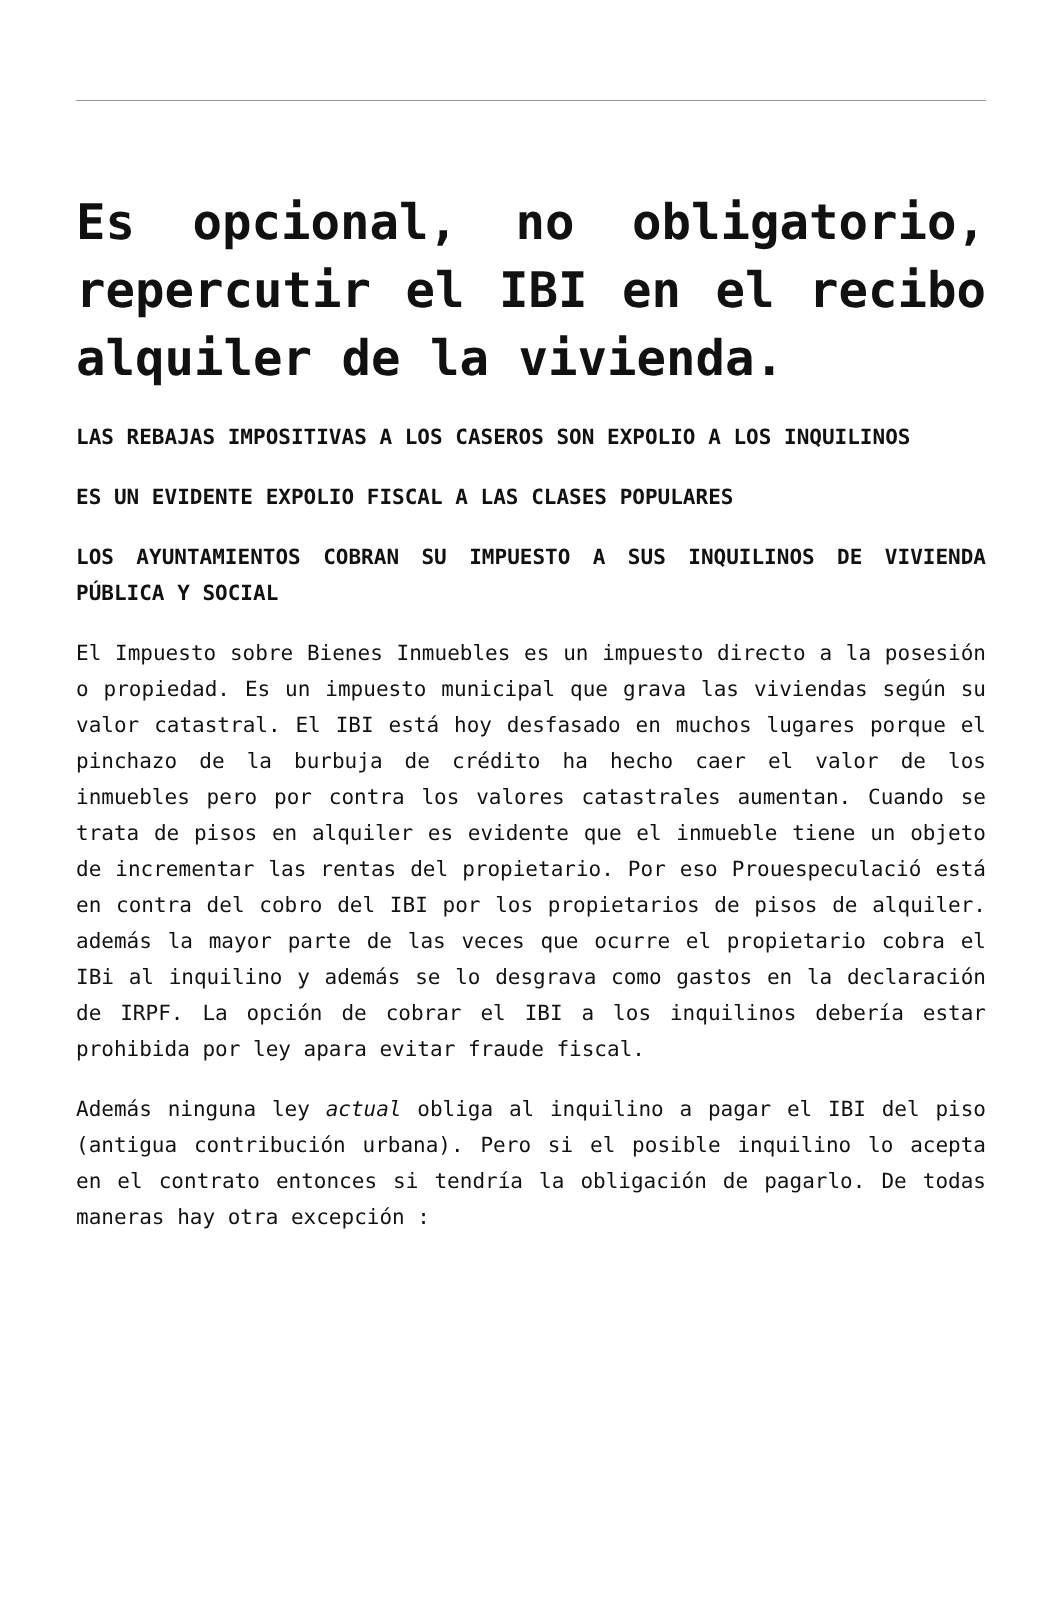Es opcional, no obligatorio, repercutir el IBI en el recibo alquiler de la vivienda.
LAS REBAJAS IMPOSITIVAS A LOS CASEROS SON EXPOLIO A LOS INQUILINOS
ES UN EVIDENTE EXPOLIO FISCAL A LAS CLASES POPULARES
LOS AYUNTAMIENTOS COBRAN SU IMPUESTO A SUS INQUILINOS DE VIVIENDA PÚBLICA Y SOCIAL
El Impuesto sobre Bienes Inmuebles es un impuesto directo a la posesión o propiedad. Es un impuesto municipal que grava las viviendas según su valor catastral. El IBI está hoy desfasado en muchos lugares porque el pinchazo de la burbuja de crédito ha hecho caer el valor de los inmuebles pero por contra los valores catastrales aumentan. Cuando se trata de pisos en alquiler es evidente que el inmueble tiene un objeto de incrementar las rentas del propietario. Por eso Prouespeculació está en contra del cobro del IBI por los propietarios de pisos de alquiler. además la mayor parte de las veces que ocurre el propietario cobra el IBi al inquilino y además se lo desgrava como gastos en la declaración de IRPF. La opción de cobrar el IBI a los inquilinos debería estar prohibida por ley apara evitar fraude fiscal.
Además ninguna ley actual obliga al inquilino a pagar el IBI del piso (antigua contribución urbana). Pero si el posible inquilino lo acepta en el contrato entonces si tendría la obligación de pagarlo. De todas maneras hay otra excepción :